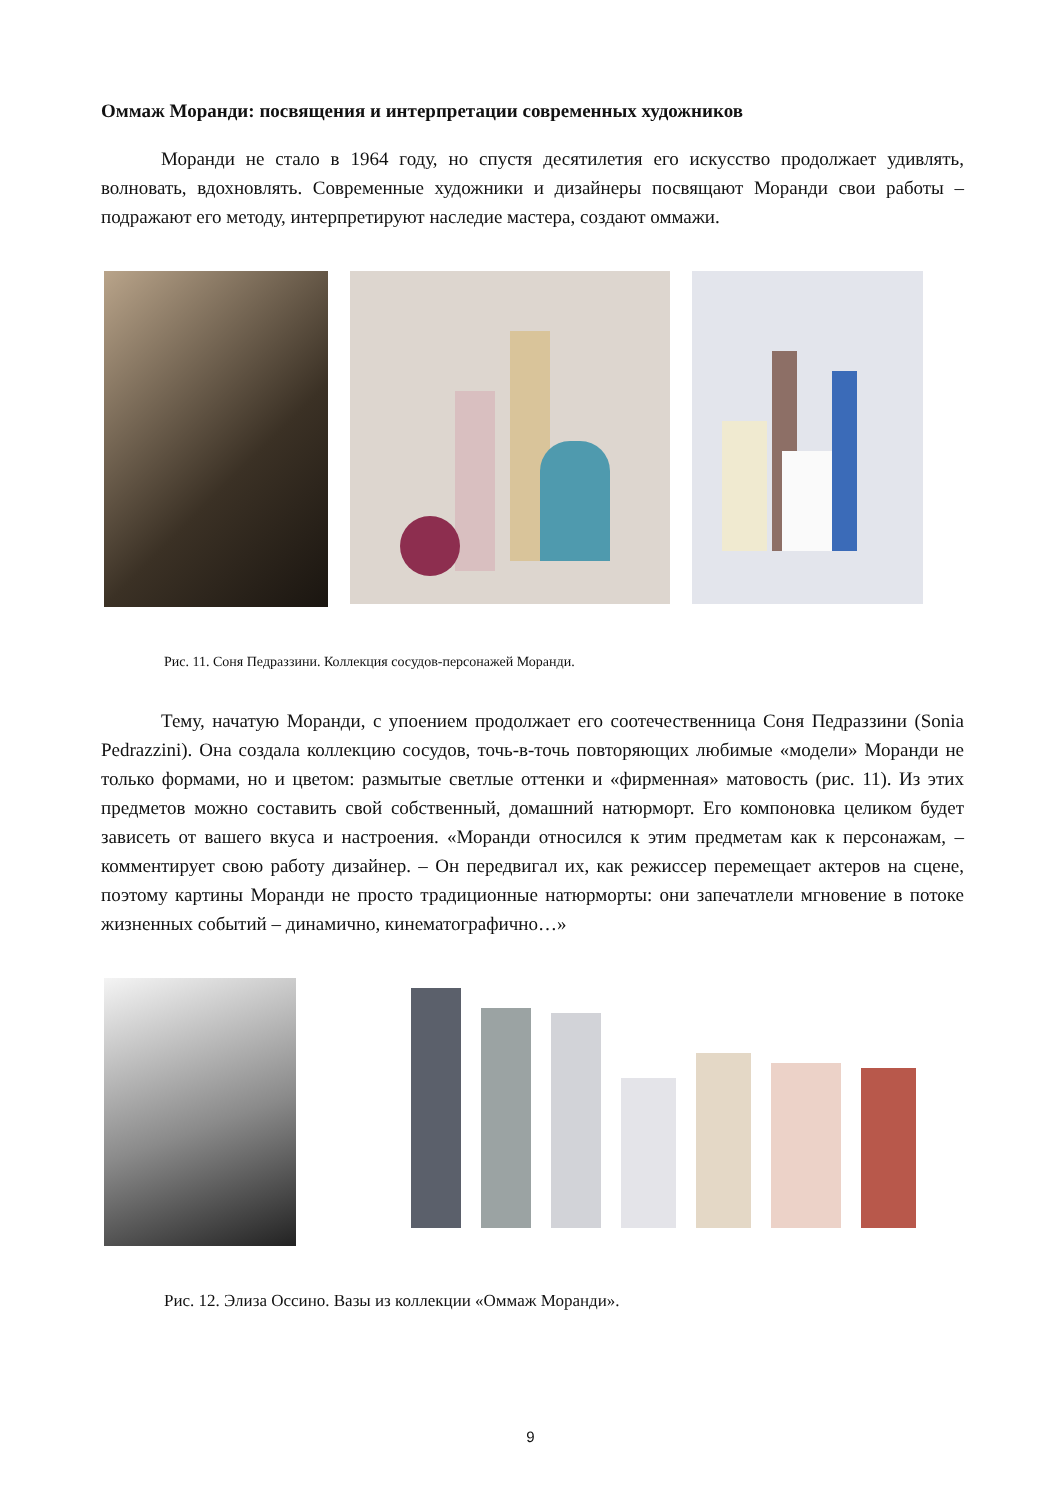Оммаж Моранди: посвящения и интерпретации современных художников
Моранди не стало в 1964 году, но спустя десятилетия его искусство продолжает удивлять, волновать, вдохновлять. Современные художники и дизайнеры посвящают Моранди свои работы – подражают его методу, интерпретируют наследие мастера, создают оммажи.
Рис. 11. Соня Педраззини. Коллекция сосудов-персонажей Моранди.
Тему, начатую Моранди, с упоением продолжает его соотечественница Соня Педраззини (Sonia Pedrazzini). Она создала коллекцию сосудов, точь-в-точь повторяющих любимые «модели» Моранди не только формами, но и цветом: размытые светлые оттенки и «фирменная» матовость (рис. 11). Из этих предметов можно составить свой собственный, домашний натюрморт. Его компоновка целиком будет зависеть от вашего вкуса и настроения. «Моранди относился к этим предметам как к персонажам, – комментирует свою работу дизайнер. – Он передвигал их, как режиссер перемещает актеров на сцене, поэтому картины Моранди не просто традиционные натюрморты: они запечатлели мгновение в потоке жизненных событий – динамично, кинематографично…»
Рис. 12. Элиза Оссино. Вазы из коллекции «Оммаж Моранди».
9